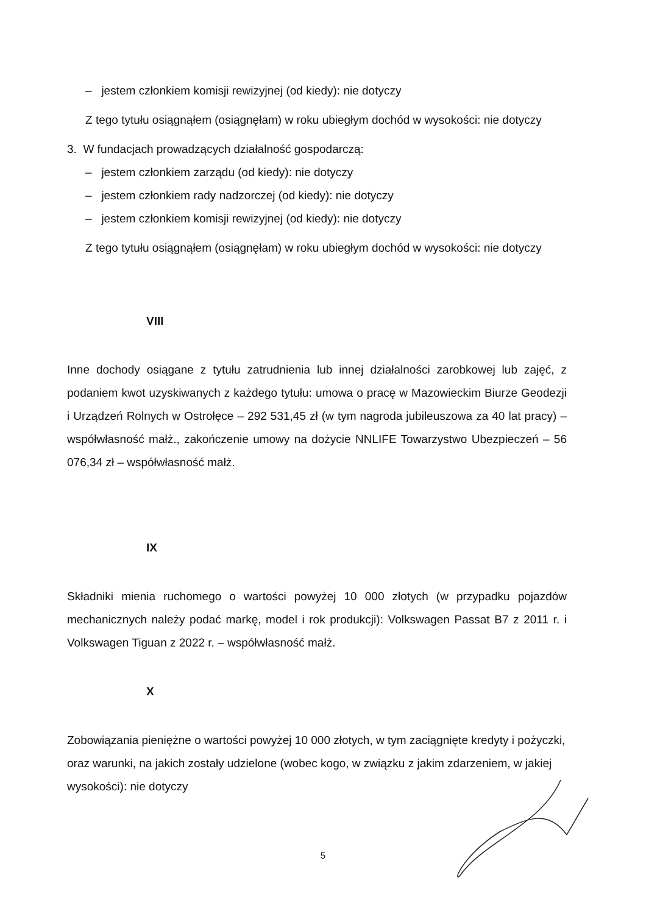– jestem członkiem komisji rewizyjnej (od kiedy): nie dotyczy
Z tego tytułu osiągnąłem (osiągnęłam) w roku ubiegłym dochód w wysokości: nie dotyczy
3. W fundacjach prowadzących działalność gospodarczą:
– jestem członkiem zarządu (od kiedy): nie dotyczy
– jestem członkiem rady nadzorczej (od kiedy): nie dotyczy
– jestem członkiem komisji rewizyjnej (od kiedy): nie dotyczy
Z tego tytułu osiągnąłem (osiągnęłam) w roku ubiegłym dochód w wysokości: nie dotyczy
VIII
Inne dochody osiągane z tytułu zatrudnienia lub innej działalności zarobkowej lub zajęć, z podaniem kwot uzyskiwanych z każdego tytułu: umowa o pracę w Mazowieckim Biurze Geodezji i Urządzeń Rolnych w Ostrołęce – 292 531,45 zł (w tym nagroda jubileuszowa za 40 lat pracy) – współwłasność małż., zakończenie umowy na dożycie NNLIFE Towarzystwo Ubezpieczeń – 56 076,34 zł – współwłasność małż.
IX
Składniki mienia ruchomego o wartości powyżej 10 000 złotych (w przypadku pojazdów mechanicznych należy podać markę, model i rok produkcji): Volkswagen Passat B7 z 2011 r. i Volkswagen Tiguan z 2022 r. – współwłasność małż.
X
Zobowiązania pieniężne o wartości powyżej 10 000 złotych, w tym zaciągnięte kredyty i pożyczki, oraz warunki, na jakich zostały udzielone (wobec kogo, w związku z jakim zdarzeniem, w jakiej wysokości): nie dotyczy
5